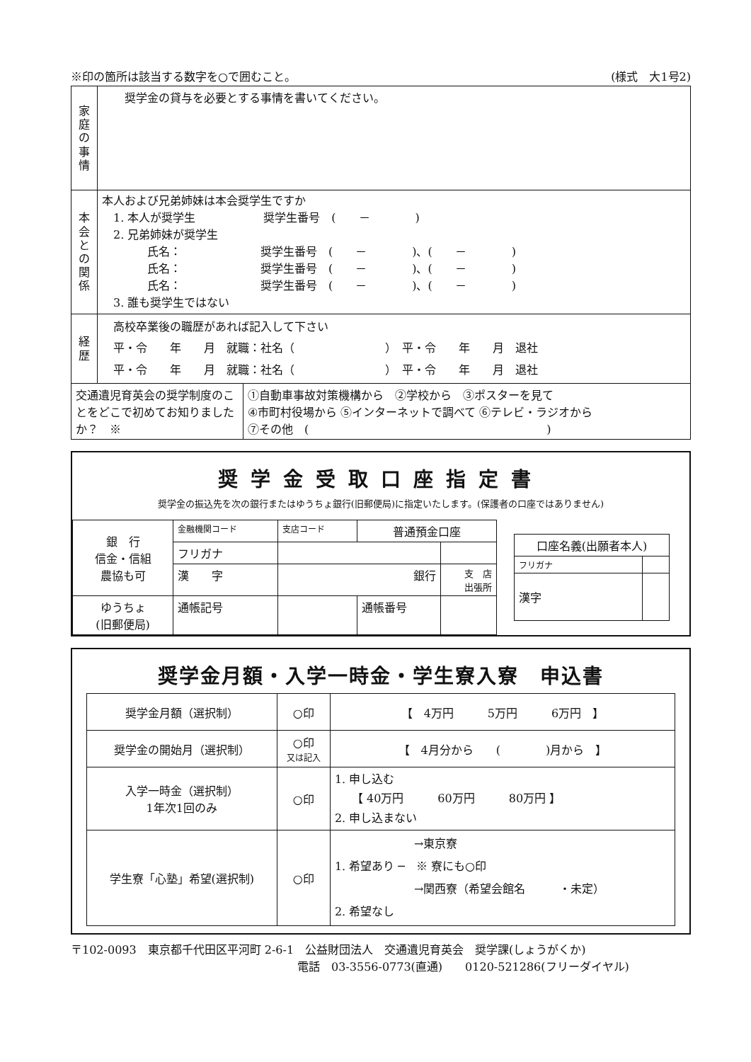※印の箇所は該当する数字を○で囲むこと。 (様式　大1号2)
| 家 庭 の 事 情 | 奨学金の貸与を必要とする事情を書いてください。 |
| 本 会 と の 関 係 | 本人および兄弟姉妹は本会奨学生ですか 1. 本人が奨学生 奨学生番号 ( － ) 2. 兄弟姉妹が奨学生 氏名： 奨学生番号 ( － )、( － ) 氏名： 奨学生番号 ( － )、( － ) 氏名： 奨学生番号 ( － )、( － ) 3. 誰も奨学生ではない |
| 経 歴 | 高校卒業後の職歴があれば記入して下さい 平・令 年 月 就職：社名（ ） 平・令 年 月 退社 平・令 年 月 就職：社名（ ） 平・令 年 月 退社 |
| 交通遺児育英会の奨学制度のことをどこで初めてお知りましたか？ ※ | ①自動車事故対策機構から ②学校から ③ポスターを見て ④市町村役場から ⑤インターネットで調べて ⑥テレビ・ラジオから ⑦その他 ( ) |
奨学金受取口座指定書
奨学金の振込先を次の銀行またはゆうちょ銀行(旧郵便局)に指定いたします。(保護者の口座ではありません)
| 銀 行 信金・信組 農協も可 | 金融機関コード | 支店コード | 普通預金口座 | |
| | フリガナ | | | |
| | 漢 字 | 銀行 | | 支 店 出張所 |
| ゆうちょ (旧郵便局) | 通帳記号 | | 通帳番号 | |
| 口座名義(出願者本人) | |
| --- | --- |
| フリガナ | |
| 漢字 | |
奨学金月額・入学一時金・学生寮入寮　申込書
| 奨学金月額（選択制） | ○印 | 【 4万円 5万円 6万円 】 |
| 奨学金の開始月（選択制） | ○印 又は記入 | 【 4月分から ( )月から 】 |
| 入学一時金（選択制） 1年次1回のみ | ○印 | 1. 申し込む 【 40万円 60万円 80万円 】 2. 申し込まない |
| 学生寮「心塾」希望(選択制) | ○印 | →東京寮 1. 希望あり ─ ※ 寮にも○印 →関西寮（希望会館名 ・未定） 2. 希望なし |
〒102-0093　東京都千代田区平河町 2-6-1　公益財団法人　交通遺児育英会　奨学課(しょうがくか)
電話　03-3556-0773(直通)　　0120-521286(フリーダイヤル)